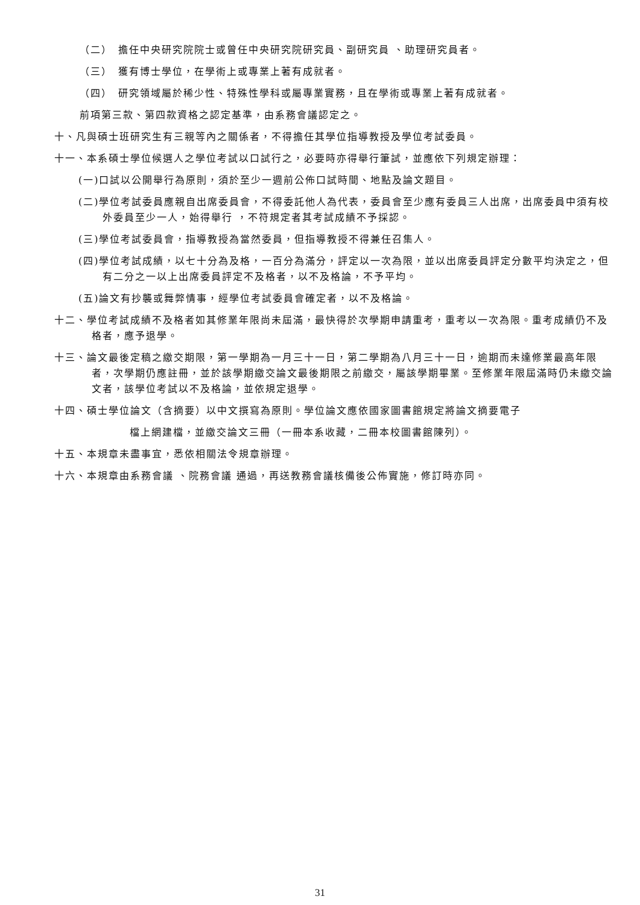（二）　擔任中央研究院院士或曾任中央研究院研究員、副研究員 、助理研究員者。
（三）　獲有博士學位，在學術上或專業上著有成就者。
（四）　研究領域屬於稀少性、特殊性學科或屬專業實務，且在學術或專業上著有成就者。
前項第三款、第四款資格之認定基準，由系務會議認定之。
十、凡與碩士班研究生有三親等內之關係者，不得擔任其學位指導教授及學位考試委員。
十一、本系碩士學位候選人之學位考試以口試行之，必要時亦得舉行筆試，並應依下列規定辦理：
(一)口試以公開舉行為原則，須於至少一週前公佈口試時間、地點及論文題目。
(二)學位考試委員應親自出席委員會，不得委託他人為代表，委員會至少應有委員三人出席，出席委員中須有校外委員至少一人，始得舉行 ，不符規定者其考試成績不予採認。
(三)學位考試委員會，指導教授為當然委員，但指導教授不得兼任召集人。
(四)學位考試成績，以七十分為及格，一百分為滿分，評定以一次為限，並以出席委員評定分數平均決定之，但有二分之一以上出席委員評定不及格者，以不及格論，不予平均。
(五)論文有抄襲或舞弊情事，經學位考試委員會確定者，以不及格論。
十二、學位考試成績不及格者如其修業年限尚未屆滿，最快得於次學期申請重考，重考以一次為限。重考成績仍不及格者，應予退學。
十三、論文最後定稿之繳交期限，第一學期為一月三十一日，第二學期為八月三十一日，逾期而未達修業最高年限者，次學期仍應註冊，並於該學期繳交論文最後期限之前繳交，屬該學期畢業。至修業年限屆滿時仍未繳交論文者，該學位考試以不及格論，並依規定退學。
十四、碩士學位論文（含摘要）以中文撰寫為原則。學位論文應依國家圖書館規定將論文摘要電子
檔上網建檔，並繳交論文三冊（一冊本系收藏，二冊本校圖書館陳列）。
十五、本規章未盡事宜，悉依相關法令規章辦理。
十六、本規章由系務會議 、院務會議 通過，再送教務會議核備後公佈實施，修訂時亦同。
31